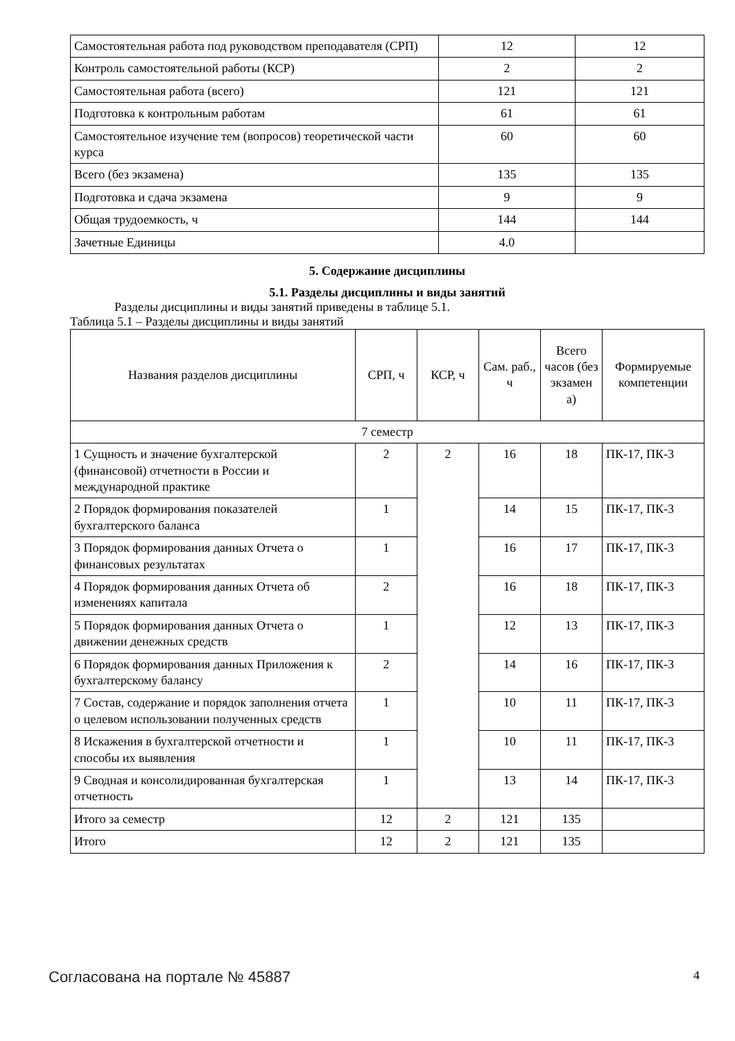| Самостоятельная работа под руководством преподавателя (СРП) | 12 | 12 |
| Контроль самостоятельной работы (КСР) | 2 | 2 |
| Самостоятельная работа (всего) | 121 | 121 |
| Подготовка к контрольным работам | 61 | 61 |
| Самостоятельное изучение тем (вопросов) теоретической части курса | 60 | 60 |
| Всего (без экзамена) | 135 | 135 |
| Подготовка и сдача экзамена | 9 | 9 |
| Общая трудоемкость, ч | 144 | 144 |
| Зачетные Единицы | 4.0 | |
5. Содержание дисциплины
5.1. Разделы дисциплины и виды занятий
Разделы дисциплины и виды занятий приведены в таблице 5.1.
Таблица 5.1 – Разделы дисциплины и виды занятий
| Названия разделов дисциплины | СРП, ч | КСР, ч | Сам. раб., ч | Всего часов (без экзамен а) | Формируемые компетенции |
| --- | --- | --- | --- | --- | --- |
| 7 семестр | | | | | |
| 1 Сущность и значение бухгалтерской (финансовой) отчетности в России и международной практике | 2 | 2 | 16 | 18 | ПК-17, ПК-3 |
| 2 Порядок формирования показателей бухгалтерского баланса | 1 | | 14 | 15 | ПК-17, ПК-3 |
| 3 Порядок формирования данных Отчета о финансовых результатах | 1 | | 16 | 17 | ПК-17, ПК-3 |
| 4 Порядок формирования данных Отчета об изменениях капитала | 2 | | 16 | 18 | ПК-17, ПК-3 |
| 5 Порядок формирования данных Отчета о движении денежных средств | 1 | | 12 | 13 | ПК-17, ПК-3 |
| 6 Порядок формирования данных Приложения к бухгалтерскому балансу | 2 | | 14 | 16 | ПК-17, ПК-3 |
| 7 Состав, содержание и порядок заполнения отчета о целевом использовании полученных средств | 1 | | 10 | 11 | ПК-17, ПК-3 |
| 8 Искажения в бухгалтерской отчетности и способы их выявления | 1 | | 10 | 11 | ПК-17, ПК-3 |
| 9 Сводная и консолидированная бухгалтерская отчетность | 1 | | 13 | 14 | ПК-17, ПК-3 |
| Итого за семестр | 12 | 2 | 121 | 135 | |
| Итого | 12 | 2 | 121 | 135 | |
Согласована на портале № 45887 4